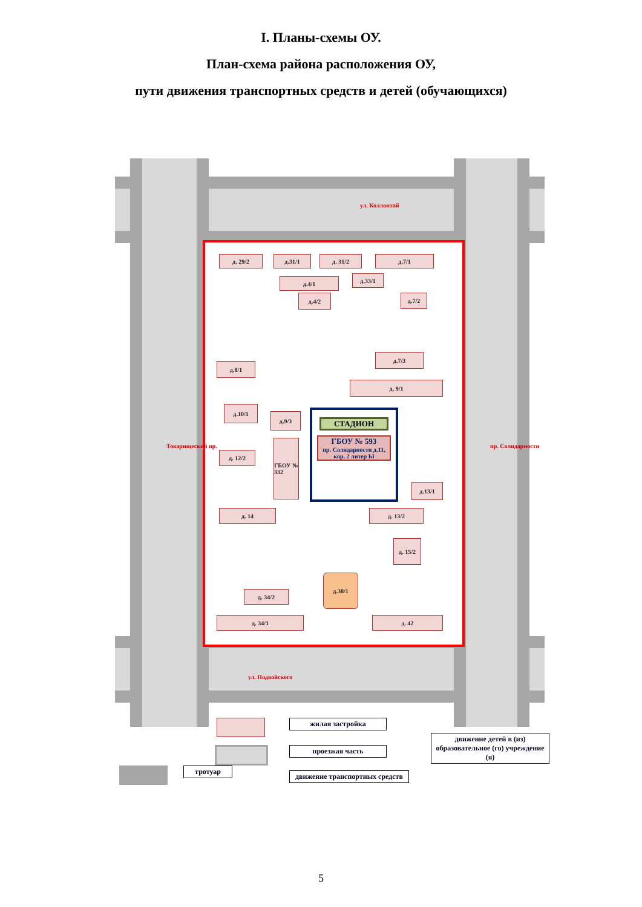I. Планы-схемы ОУ.
План-схема района расположения ОУ,
пути движения транспортных средств и детей (обучающихся)
ул. Коллонтай
ул. Подвойского
Товарищеский пр. пр. Солидарности
д. 29/2 д.31/1 д. 31/2 д.7/1
д.33/1
д.4/1
д.4/2 д.7/2
д.8/1
д.7/3
д. 9/1
д.10/1
д.9/3
д. 12/2
ГБОУ № 332
СТАДИОН
ГБОУ № 593
пр. Солидарности д.11, кор. 2 литер Ы
д.13/1
д. 14 д. 13/2
д. 15/2
д.38/1
д. 34/2
д. 34/1 д. 42
жилая застройка
проезжая часть
движение детей в (из) образовательное (го) учреждение (я)
тротуар
движение транспортных средств
5